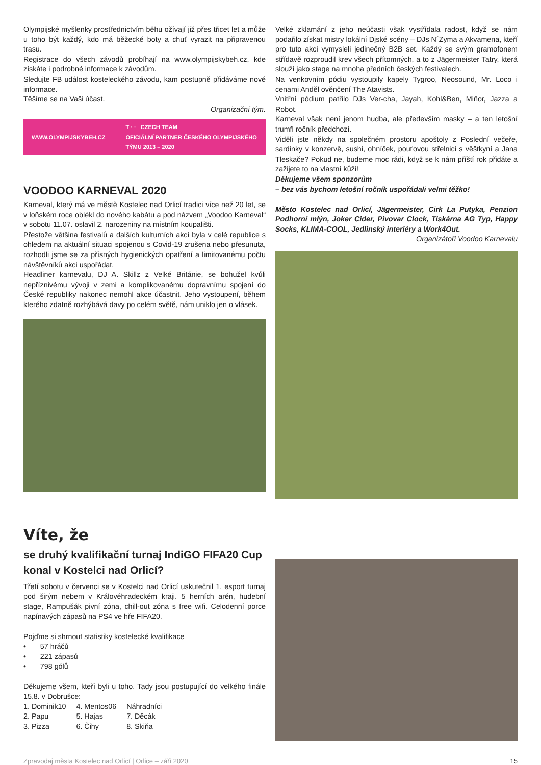Olympijské myšlenky prostřednictvím běhu ožívají již přes třicet let a může u toho být každý, kdo má běžecké boty a chuť vyrazit na připravenou trasu.
Registrace do všech závodů probíhají na www.olympijskybeh.cz, kde získáte i podrobné informace k závodům.
Sledujte FB událost kosteleckého závodu, kam postupně přidáváme nové informace.
Těšíme se na Vaši účast.
Organizační tým.
WWW.OLYMPIJSKYBEH.CZ T · · CZECH TEAM
OFICIÁLNÍ PARTNER ČESKÉHO OLYMPIJSKÉHO TÝMU 2013 – 2020
VOODOO KARNEVAL 2020
Karneval, který má ve městě Kostelec nad Orlicí tradici více než 20 let, se v loňském roce oblékl do nového kabátu a pod názvem „Voodoo Karneval“ v sobotu 11.07. oslavil 2. narozeniny na místním koupališti.
Přestože většina festivalů a dalších kulturních akcí byla v celé republice s ohledem na aktuální situaci spojenou s Covid-19 zrušena nebo přesunuta, rozhodli jsme se za přísných hygienických opatření a limitovanému počtu návštěvníků akci uspořádat.
Headliner karnevalu, DJ A. Skillz z Velké Británie, se bohužel kvůli nepříznivému vývoji v zemi a komplikovanému dopravnímu spojení do České republiky nakonec nemohl akce účastnit. Jeho vystoupení, během kterého zdatně rozhýbává davy po celém světě, nám uniklo jen o vlásek.
Velké zklamání z jeho neúčasti však vystřídala radost, když se nám podařilo získat mistry lokální Djské scény – DJs N´Zyma a Akvamena, kteří pro tuto akci vymysleli jedinečný B2B set. Každý se svým gramofonem střídavě rozproudil krev všech přítomných, a to z Jägermeister Tatry, která slouží jako stage na mnoha předních českých festivalech.
Na venkovním pódiu vystoupily kapely Tygroo, Neosound, Mr. Loco i cenami Anděl ověnčení The Atavists.
Vnitřní pódium patřilo DJs Ver-cha, Jayah, Kohl&Ben, Miňor, Jazza a Robot.
Karneval však není jenom hudba, ale především masky – a ten letošní trumfl ročník předchozí.
Viděli jste někdy na společném prostoru apoštoly z Poslední večeře, sardinky v konzervě, sushi, ohníček, pouťovou střelnici s věštkyní a Jana Tleskače? Pokud ne, budeme moc rádi, když se k nám příští rok přidáte a zažijete to na vlastní kůži!
Děkujeme všem sponzorům
– bez vás bychom letošní ročník uspořádali velmi těžko!
Město Kostelec nad Orlicí, Jägermeister, Cirk La Putyka, Penzion Podhorní mlýn, Joker Cider, Pivovar Clock, Tiskárna AG Typ, Happy Socks, KLIMA-COOL, Jedlinský interiéry a Work4Out.
Organizátoři Voodoo Karnevalu
Víte, že
se druhý kvalifikační turnaj IndiGO FIFA20 Cup konal v Kostelci nad Orlicí?
Třetí sobotu v červenci se v Kostelci nad Orlicí uskutečnil 1. esport turnaj pod širým nebem v Královéhradeckém kraji. 5 herních arén, hudební stage, Rampušák pivní zóna, chill-out zóna s free wifi. Celodenní porce napínavých zápasů na PS4 ve hře FIFA20.
Pojďme si shrnout statistiky kostelecké kvalifikace
• 57 hráčů
• 221 zápasů
• 798 gólů
Děkujeme všem, kteří byli u toho. Tady jsou postupující do velkého finále 15.8. v Dobrušce:
| 1. Dominik10 | 4. Mentos06 | Náhradníci |
| 2. Papu | 5. Hajas | 7. Děcák |
| 3. Pizza | 6. Čihy | 8. Skiňa |
Zpravodaj města Kostelec nad Orlicí | Orlice – září 2020 15